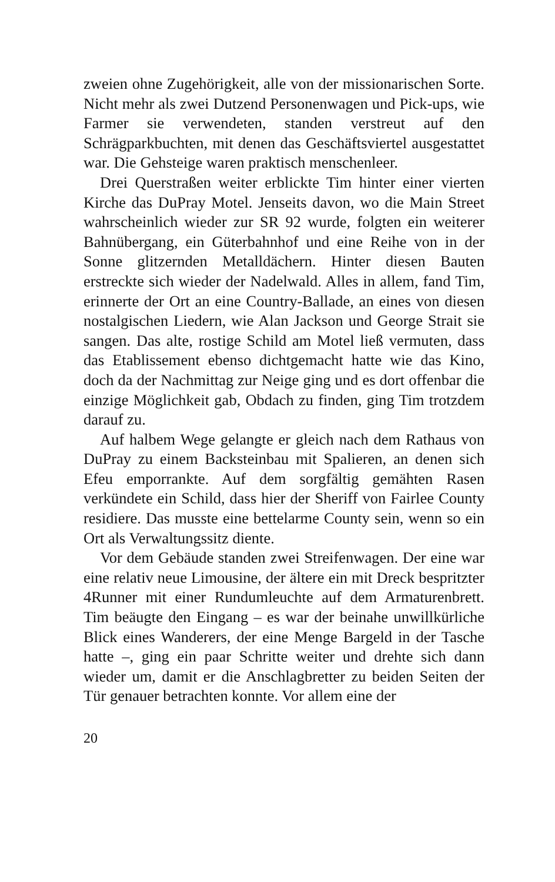zweien ohne Zugehörigkeit, alle von der missionarischen Sorte. Nicht mehr als zwei Dutzend Personenwagen und Pick-ups, wie Farmer sie verwendeten, standen verstreut auf den Schrägparkbuchten, mit denen das Geschäftsviertel ausgestattet war. Die Gehsteige waren praktisch menschenleer.
Drei Querstraßen weiter erblickte Tim hinter einer vierten Kirche das DuPray Motel. Jenseits davon, wo die Main Street wahrscheinlich wieder zur SR 92 wurde, folgten ein weiterer Bahnübergang, ein Güterbahnhof und eine Reihe von in der Sonne glitzernden Metalldächern. Hinter diesen Bauten erstreckte sich wieder der Nadelwald. Alles in allem, fand Tim, erinnerte der Ort an eine Country-Ballade, an eines von diesen nostalgischen Liedern, wie Alan Jackson und George Strait sie sangen. Das alte, rostige Schild am Motel ließ vermuten, dass das Etablissement ebenso dichtgemacht hatte wie das Kino, doch da der Nachmittag zur Neige ging und es dort offenbar die einzige Möglichkeit gab, Obdach zu finden, ging Tim trotzdem darauf zu.
Auf halbem Wege gelangte er gleich nach dem Rathaus von DuPray zu einem Backsteinbau mit Spalieren, an denen sich Efeu emporrankte. Auf dem sorgfältig gemähten Rasen verkündete ein Schild, dass hier der Sheriff von Fairlee County residiere. Das musste eine bettelarme County sein, wenn so ein Ort als Verwaltungssitz diente.
Vor dem Gebäude standen zwei Streifenwagen. Der eine war eine relativ neue Limousine, der ältere ein mit Dreck bespritzter 4Runner mit einer Rundumleuchte auf dem Armaturenbrett. Tim beäugte den Eingang – es war der beinahe unwillkürliche Blick eines Wanderers, der eine Menge Bargeld in der Tasche hatte –, ging ein paar Schritte weiter und drehte sich dann wieder um, damit er die Anschlagbretter zu beiden Seiten der Tür genauer betrachten konnte. Vor allem eine der
20